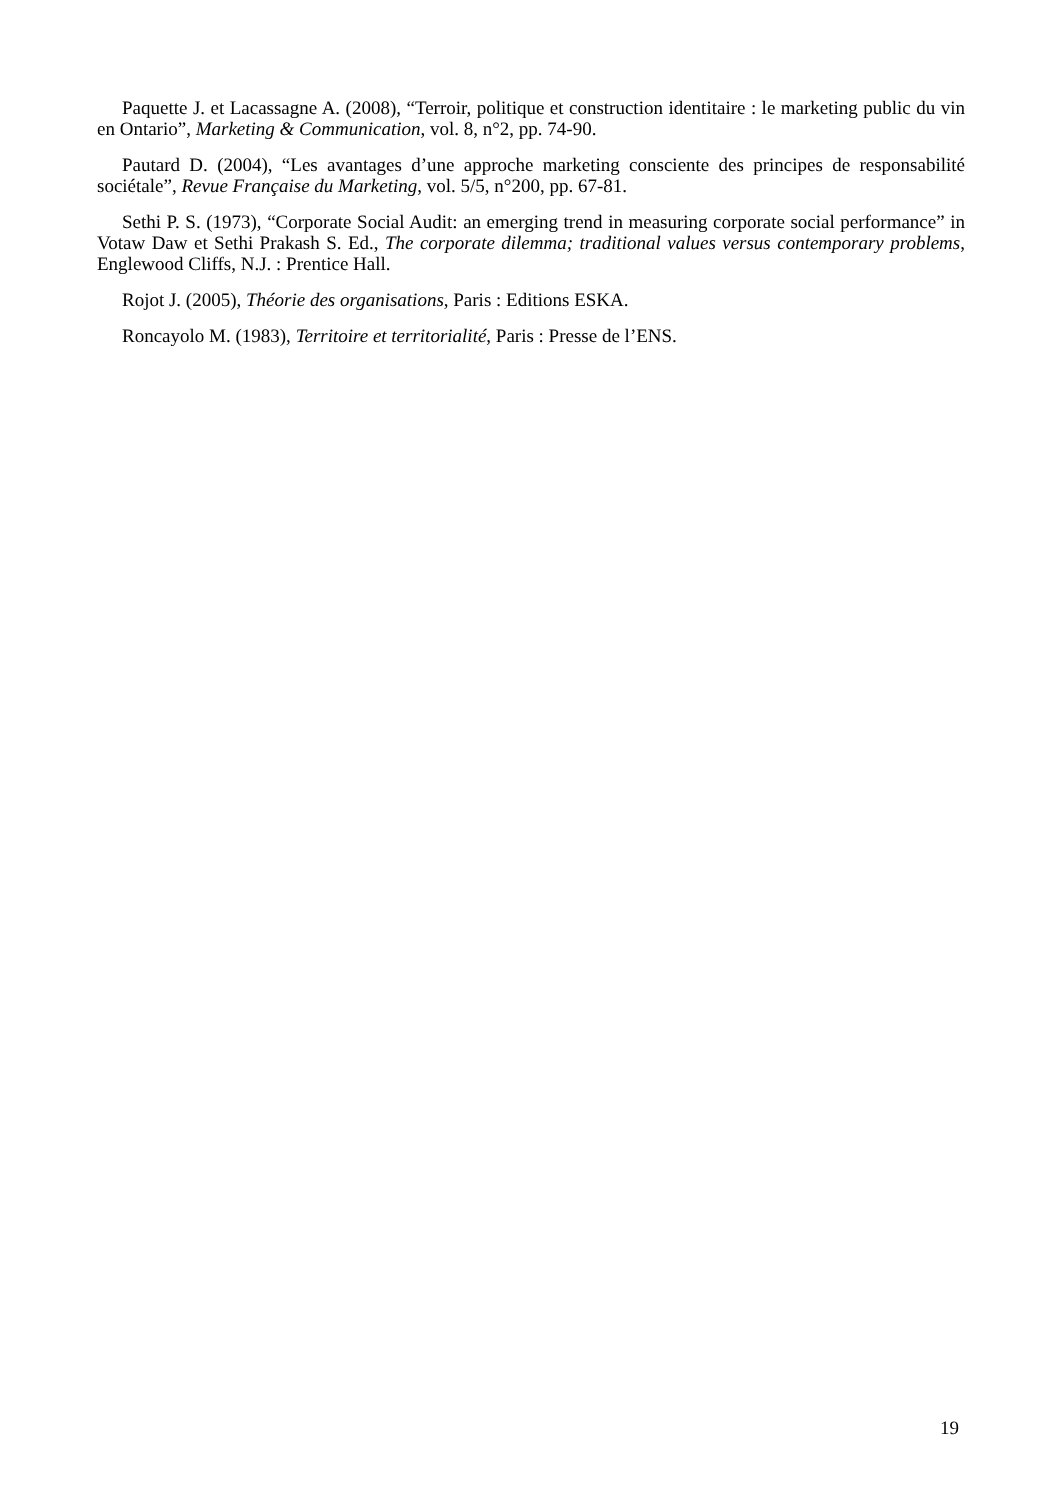Paquette J. et Lacassagne A. (2008), “Terroir, politique et construction identitaire : le marketing public du vin en Ontario”, Marketing & Communication, vol. 8, n°2, pp. 74-90.
Pautard D. (2004), “Les avantages d’une approche marketing consciente des principes de responsabilité sociétale”, Revue Française du Marketing, vol. 5/5, n°200, pp. 67-81.
Sethi P. S. (1973), “Corporate Social Audit: an emerging trend in measuring corporate social performance” in Votaw Daw et Sethi Prakash S. Ed., The corporate dilemma; traditional values versus contemporary problems, Englewood Cliffs, N.J. : Prentice Hall.
Rojot J. (2005), Théorie des organisations, Paris : Editions ESKA.
Roncayolo M. (1983), Territoire et territorialité, Paris : Presse de l’ENS.
19